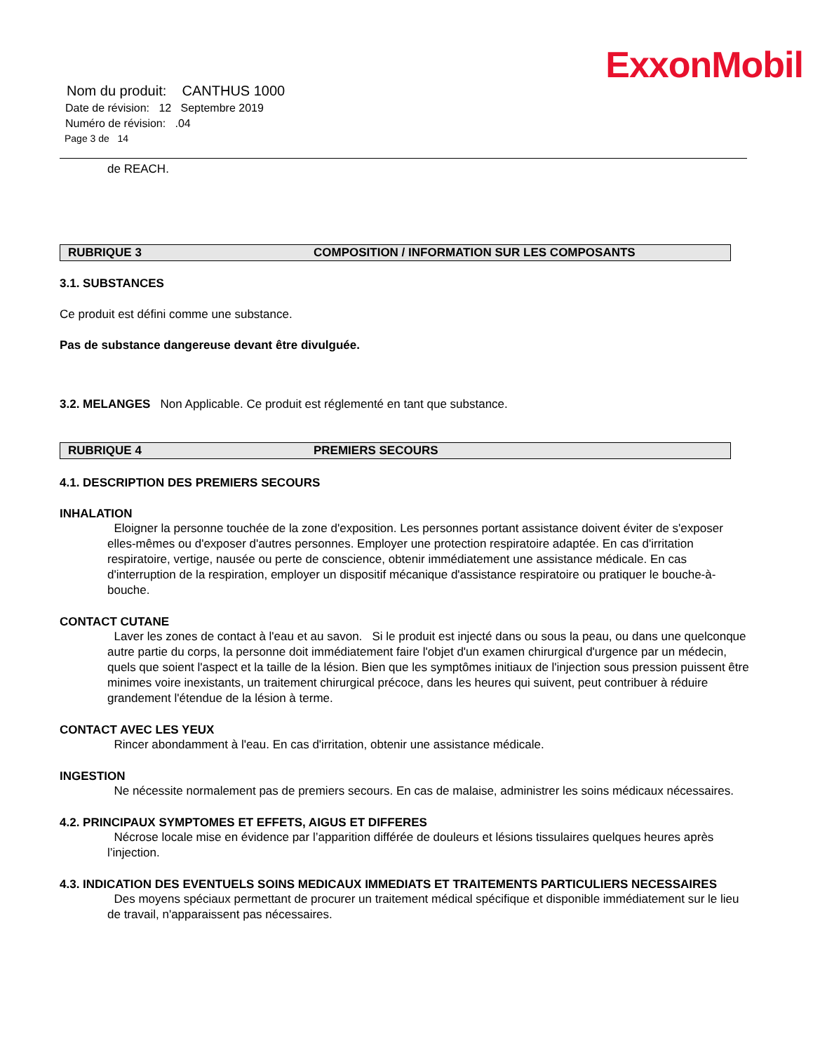ExxonMobil
Nom du produit: CANTHUS 1000
Date de révision: 12 Septembre 2019
Numéro de révision: .04
Page 3 de 14
de REACH.
RUBRIQUE 3 COMPOSITION / INFORMATION SUR LES COMPOSANTS
3.1. SUBSTANCES
Ce produit est défini comme une substance.
Pas de substance dangereuse devant être divulguée.
3.2. MELANGES Non Applicable. Ce produit est réglementé en tant que substance.
RUBRIQUE 4 PREMIERS SECOURS
4.1. DESCRIPTION DES PREMIERS SECOURS
INHALATION
Eloigner la personne touchée de la zone d'exposition. Les personnes portant assistance doivent éviter de s'exposer elles-mêmes ou d'exposer d'autres personnes. Employer une protection respiratoire adaptée. En cas d'irritation respiratoire, vertige, nausée ou perte de conscience, obtenir immédiatement une assistance médicale. En cas d'interruption de la respiration, employer un dispositif mécanique d'assistance respiratoire ou pratiquer le bouche-à-bouche.
CONTACT CUTANE
Laver les zones de contact à l'eau et au savon. Si le produit est injecté dans ou sous la peau, ou dans une quelconque autre partie du corps, la personne doit immédiatement faire l'objet d'un examen chirurgical d'urgence par un médecin, quels que soient l'aspect et la taille de la lésion. Bien que les symptômes initiaux de l'injection sous pression puissent être minimes voire inexistants, un traitement chirurgical précoce, dans les heures qui suivent, peut contribuer à réduire grandement l'étendue de la lésion à terme.
CONTACT AVEC LES YEUX
Rincer abondamment à l'eau. En cas d'irritation, obtenir une assistance médicale.
INGESTION
Ne nécessite normalement pas de premiers secours. En cas de malaise, administrer les soins médicaux nécessaires.
4.2. PRINCIPAUX SYMPTOMES ET EFFETS, AIGUS ET DIFFERES
Nécrose locale mise en évidence par l’apparition différée de douleurs et lésions tissulaires quelques heures après l’injection.
4.3. INDICATION DES EVENTUELS SOINS MEDICAUX IMMEDIATS ET TRAITEMENTS PARTICULIERS NECESSAIRES
Des moyens spéciaux permettant de procurer un traitement médical spécifique et disponible immédiatement sur le lieu de travail, n'apparaissent pas nécessaires.